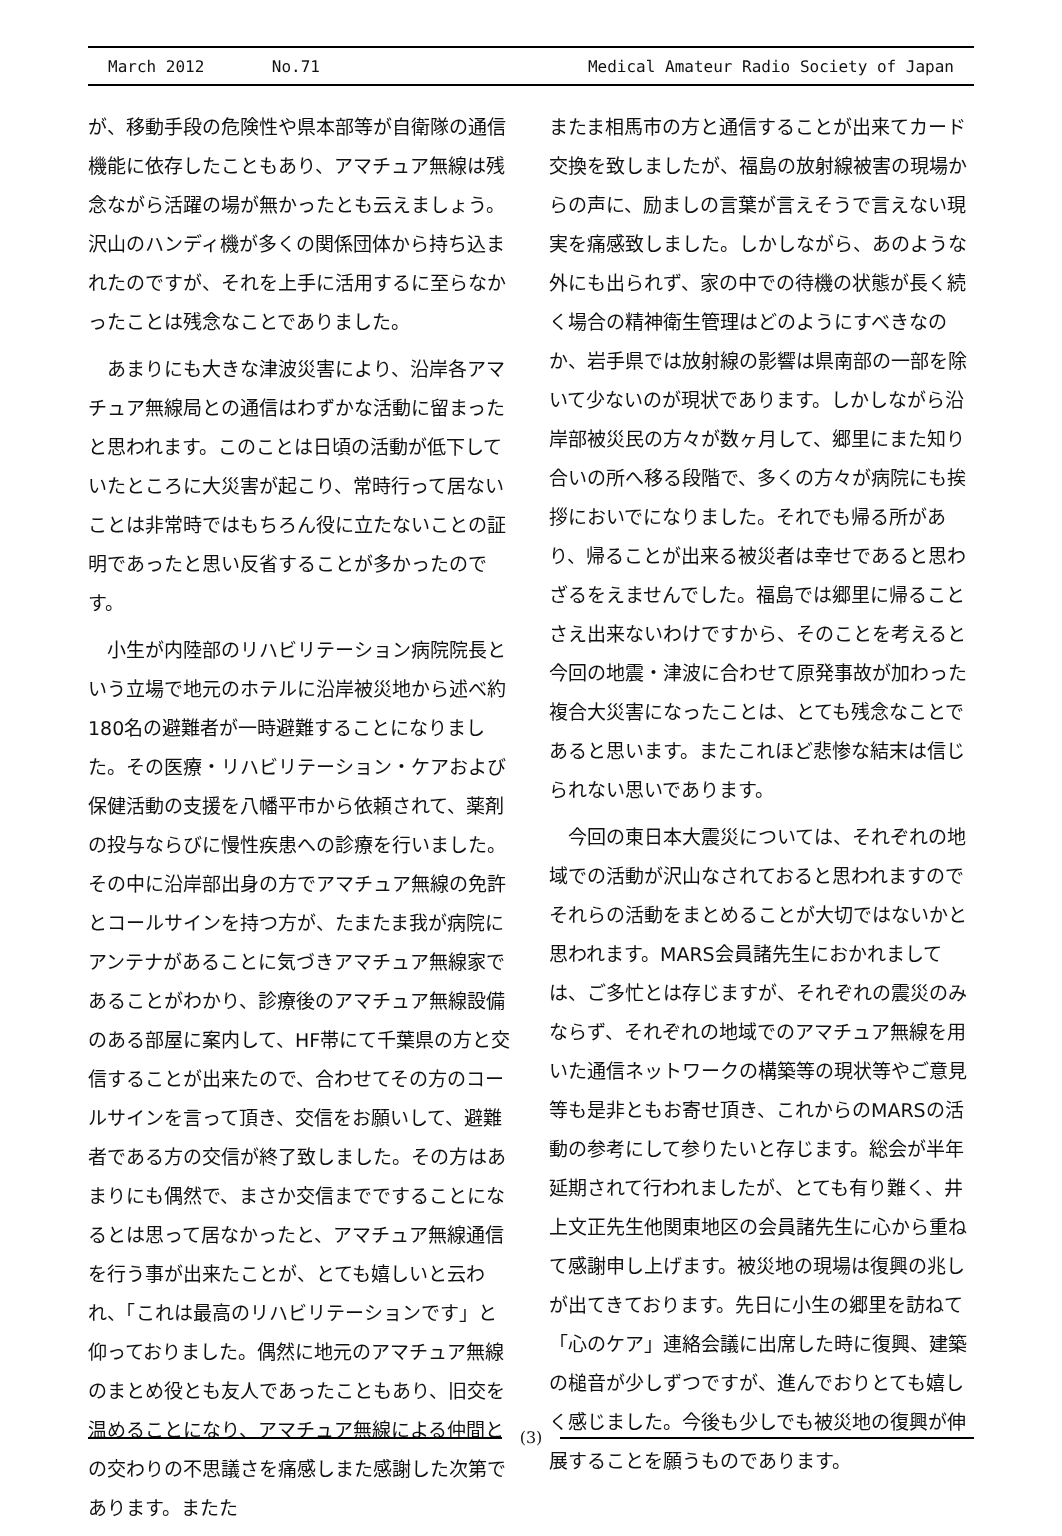March 2012 No.71
Medical Amateur Radio Society of Japan
が、移動手段の危険性や県本部等が自衛隊の通信機能に依存したこともあり、アマチュア無線は残念ながら活躍の場が無かったとも云えましょう。沢山のハンディ機が多くの関係団体から持ち込まれたのですが、それを上手に活用するに至らなかったことは残念なことでありました。
あまりにも大きな津波災害により、沿岸各アマチュア無線局との通信はわずかな活動に留まったと思われます。このことは日頃の活動が低下していたところに大災害が起こり、常時行って居ないことは非常時ではもちろん役に立たないことの証明であったと思い反省することが多かったのです。
小生が内陸部のリハビリテーション病院院長という立場で地元のホテルに沿岸被災地から述べ約180名の避難者が一時避難することになりました。その医療・リハビリテーション・ケアおよび保健活動の支援を八幡平市から依頼されて、薬剤の投与ならびに慢性疾患への診療を行いました。その中に沿岸部出身の方でアマチュア無線の免許とコールサインを持つ方が、たまたま我が病院にアンテナがあることに気づきアマチュア無線家であることがわかり、診療後のアマチュア無線設備のある部屋に案内して、HF帯にて千葉県の方と交信することが出来たので、合わせてその方のコールサインを言って頂き、交信をお願いして、避難者である方の交信が終了致しました。その方はあまりにも偶然で、まさか交信までですることになるとは思って居なかったと、アマチュア無線通信を行う事が出来たことが、とても嬉しいと云われ、「これは最高のリハビリテーションです」と仰っておりました。偶然に地元のアマチュア無線のまとめ役とも友人であったこともあり、旧交を温めることになり、アマチュア無線による仲間との交わりの不思議さを痛感しまた感謝した次第であります。またた
またま相馬市の方と通信することが出来てカード交換を致しましたが、福島の放射線被害の現場からの声に、励ましの言葉が言えそうで言えない現実を痛感致しました。しかしながら、あのような外にも出られず、家の中での待機の状態が長く続く場合の精神衛生管理はどのようにすべきなのか、岩手県では放射線の影響は県南部の一部を除いて少ないのが現状であります。しかしながら沿岸部被災民の方々が数ヶ月して、郷里にまた知り合いの所へ移る段階で、多くの方々が病院にも挨拶においでになりました。それでも帰る所があり、帰ることが出来る被災者は幸せであると思わざるをえませんでした。福島では郷里に帰ることさえ出来ないわけですから、そのことを考えると今回の地震・津波に合わせて原発事故が加わった複合大災害になったことは、とても残念なことであると思います。またこれほど悲惨な結末は信じられない思いであります。
今回の東日本大震災については、それぞれの地域での活動が沢山なされておると思われますのでそれらの活動をまとめることが大切ではないかと思われます。MARS会員諸先生におかれましては、ご多忙とは存じますが、それぞれの震災のみならず、それぞれの地域でのアマチュア無線を用いた通信ネットワークの構築等の現状等やご意見等も是非ともお寄せ頂き、これからのMARSの活動の参考にして参りたいと存じます。総会が半年延期されて行われましたが、とても有り難く、井上文正先生他関東地区の会員諸先生に心から重ねて感謝申し上げます。被災地の現場は復興の兆しが出てきております。先日に小生の郷里を訪ねて「心のケア」連絡会議に出席した時に復興、建築の槌音が少しずつですが、進んでおりとても嬉しく感じました。今後も少しでも被災地の復興が伸展することを願うものであります。
(3)